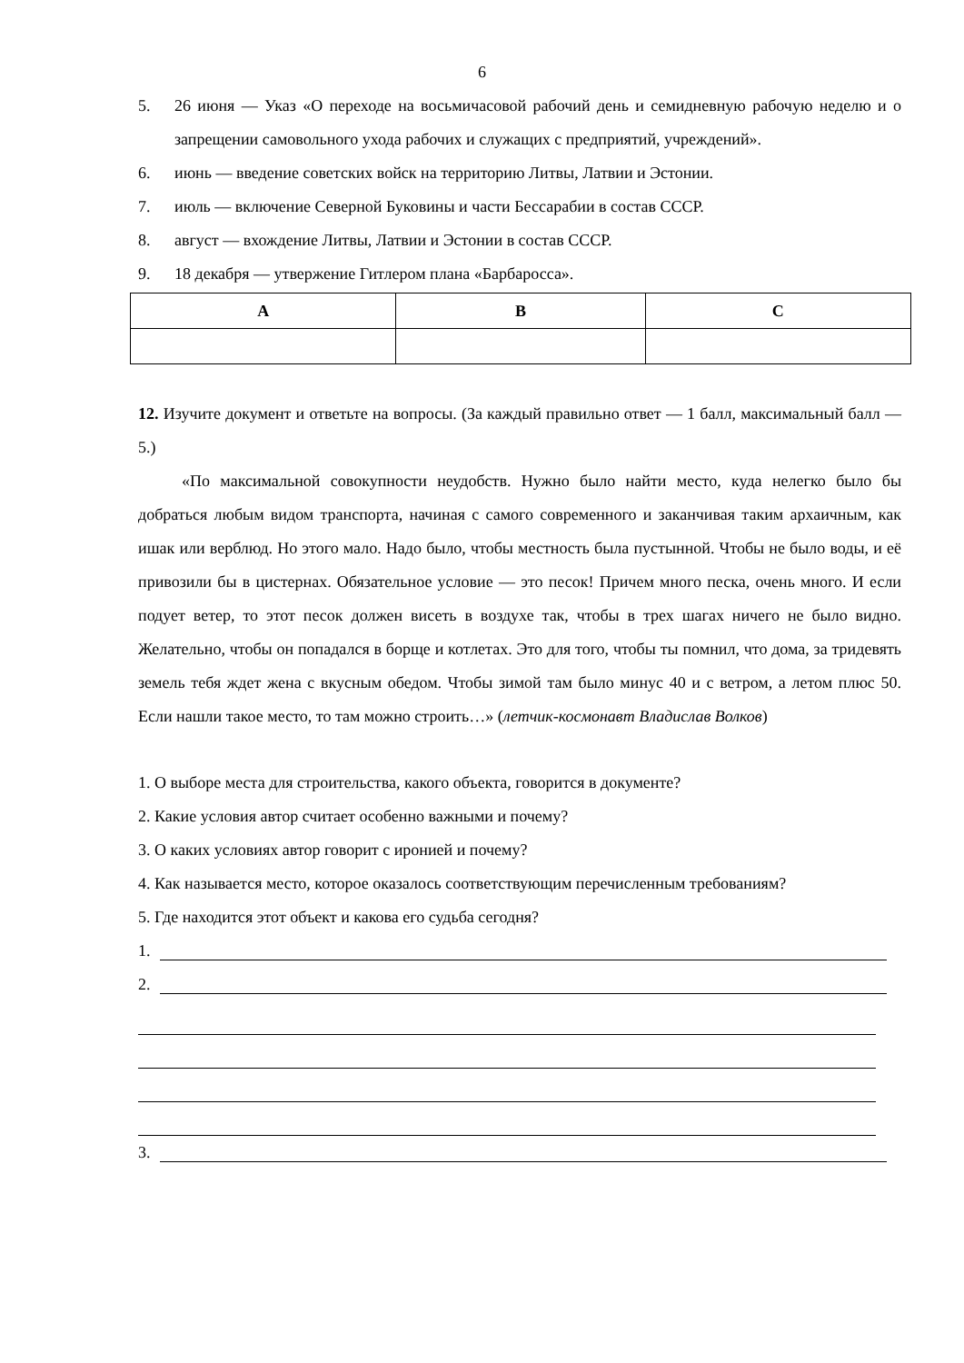6
5. 26 июня — Указ «О переходе на восьмичасовой рабочий день и семидневную рабочую неделю и о запрещении самовольного ухода рабочих и служащих с предприятий, учреждений».
6. июнь — введение советских войск на территорию Литвы, Латвии и Эстонии.
7. июль — включение Северной Буковины и части Бессарабии в состав СССР.
8. август — вхождение Литвы, Латвии и Эстонии в состав СССР.
9. 18 декабря — утвержение Гитлером плана «Барбаросса».
| A | B | C |
| --- | --- | --- |
12. Изучите документ и ответьте на вопросы. (За каждый правильно ответ — 1 балл, максимальный балл — 5.)
«По максимальной совокупности неудобств. Нужно было найти место, куда нелегко было бы добраться любым видом транспорта, начиная с самого современного и заканчивая таким архаичным, как ишак или верблюд. Но этого мало. Надо было, чтобы местность была пустынной. Чтобы не было воды, и её привозили бы в цистернах. Обязательное условие — это песок! Причем много песка, очень много. И если подует ветер, то этот песок должен висеть в воздухе так, чтобы в трех шагах ничего не было видно. Желательно, чтобы он попадался в борще и котлетах. Это для того, чтобы ты помнил, что дома, за тридевять земель тебя ждет жена с вкусным обедом. Чтобы зимой там было минус 40 и с ветром, а летом плюс 50. Если нашли такое место, то там можно строить…» (летчик-космонавт Владислав Волков)
1. О выборе места для строительства, какого объекта, говорится в документе?
2. Какие условия автор считает особенно важными и почему?
3. О каких условиях автор говорит с иронией и почему?
4. Как называется место, которое оказалось соответствующим перечисленным требованиям?
5. Где находится этот объект и какова его судьба сегодня?
1.
2.
3.